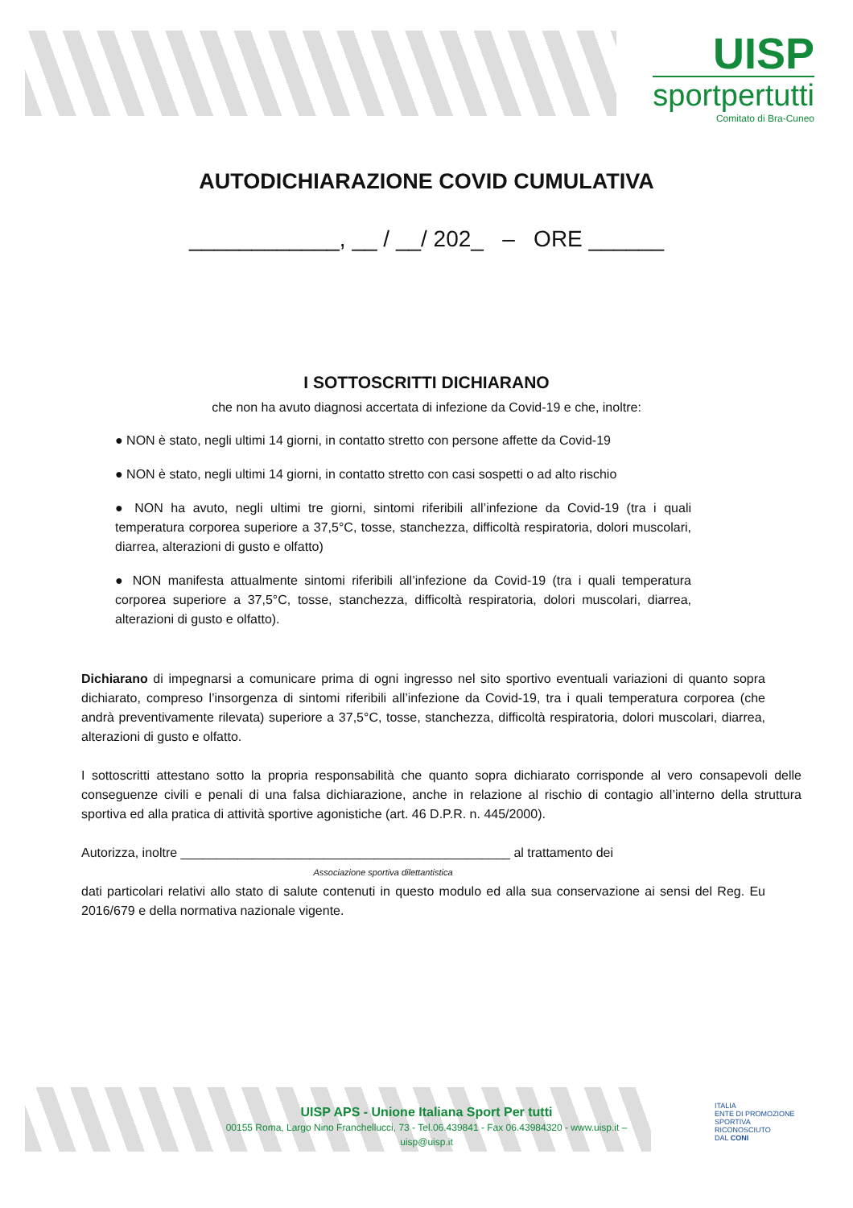UISP
sportpertutti
Comitato di Bra-Cuneo
AUTODICHIARAZIONE COVID CUMULATIVA
____________, __ / __/ 202_ – ORE ______
I SOTTOSCRITTI DICHIARANO
che non ha avuto diagnosi accertata di infezione da Covid-19 e che, inoltre:
● NON è stato, negli ultimi 14 giorni, in contatto stretto con persone affette da Covid-19
● NON è stato, negli ultimi 14 giorni, in contatto stretto con casi sospetti o ad alto rischio
● NON ha avuto, negli ultimi tre giorni, sintomi riferibili all’infezione da Covid-19 (tra i quali temperatura corporea superiore a 37,5°C, tosse, stanchezza, difficoltà respiratoria, dolori muscolari, diarrea, alterazioni di gusto e olfatto)
● NON manifesta attualmente sintomi riferibili all’infezione da Covid-19 (tra i quali temperatura corporea superiore a 37,5°C, tosse, stanchezza, difficoltà respiratoria, dolori muscolari, diarrea, alterazioni di gusto e olfatto).
Dichiarano di impegnarsi a comunicare prima di ogni ingresso nel sito sportivo eventuali variazioni di quanto sopra dichiarato, compreso l’insorgenza di sintomi riferibili all’infezione da Covid-19, tra i quali temperatura corporea (che andrà preventivamente rilevata) superiore a 37,5°C, tosse, stanchezza, difficoltà respiratoria, dolori muscolari, diarrea, alterazioni di gusto e olfatto.
I sottoscritti attestano sotto la propria responsabilità che quanto sopra dichiarato corrisponde al vero consapevoli delle conseguenze civili e penali di una falsa dichiarazione, anche in relazione al rischio di contagio all’interno della struttura sportiva ed alla pratica di attività sportive agonistiche (art. 46 D.P.R. n. 445/2000).
Autorizza, inoltre ______________________________________________ al trattamento dei
Associazione sportiva dilettantistica
dati particolari relativi allo stato di salute contenuti in questo modulo ed alla sua conservazione ai sensi del Reg. Eu 2016/679 e della normativa nazionale vigente.
UISP APS - Unione Italiana Sport Per tutti
00155 Roma, Largo Nino Franchellucci, 73 - Tel.06.439841 - Fax 06.43984320 - www.uisp.it – uisp@uisp.it
ITALIA
ENTE DI PROMOZIONE
SPORTIVA
RICONOSCIUTO
DAL CONI